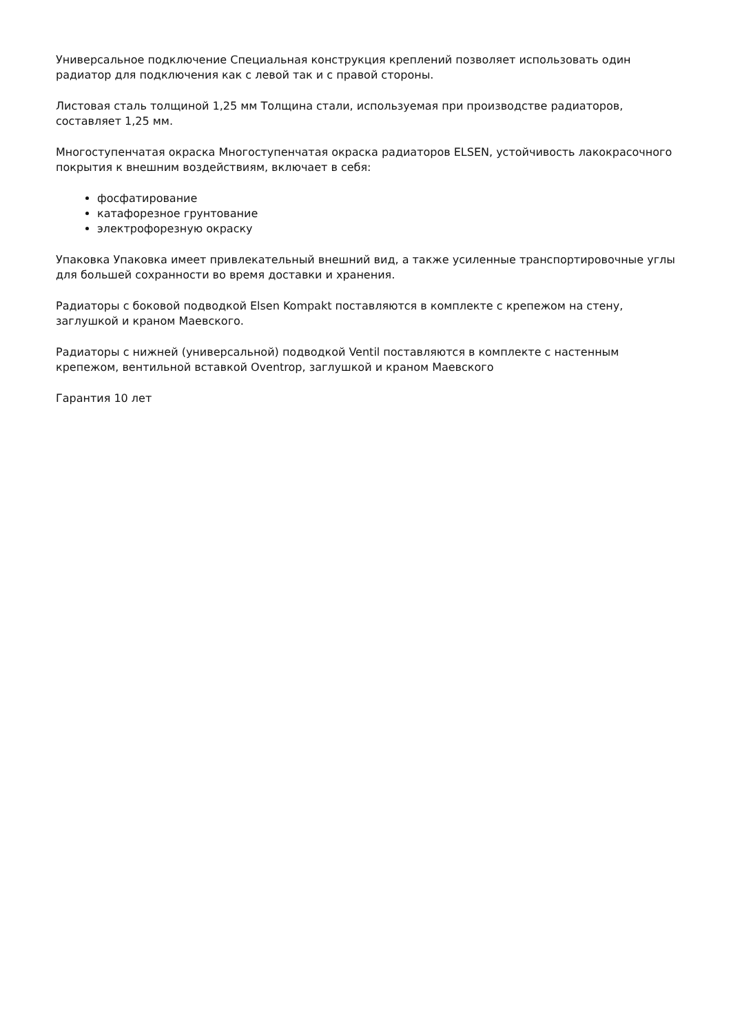Универсальное подключение Специальная конструкция креплений позволяет использовать один радиатор для подключения как с левой так и с правой стороны.
Листовая сталь толщиной 1,25 мм Толщина стали, используемая при производстве радиаторов, составляет 1,25 мм.
Многоступенчатая окраска Многоступенчатая окраска радиаторов ELSEN, устойчивость лакокрасочного покрытия к внешним воздействиям, включает в себя:
фосфатирование
катафорезное грунтование
электрофорезную окраску
Упаковка Упаковка имеет привлекательный внешний вид, а также усиленные транспортировочные углы для большей сохранности во время доставки и хранения.
Радиаторы с боковой подводкой Elsen Kompakt поставляются в комплекте с крепежом на стену, заглушкой и краном Маевского.
Радиаторы с нижней (универсальной) подводкой Ventil поставляются в комплекте с настенным крепежом, вентильной вставкой Oventrop, заглушкой и краном Маевского
Гарантия 10 лет